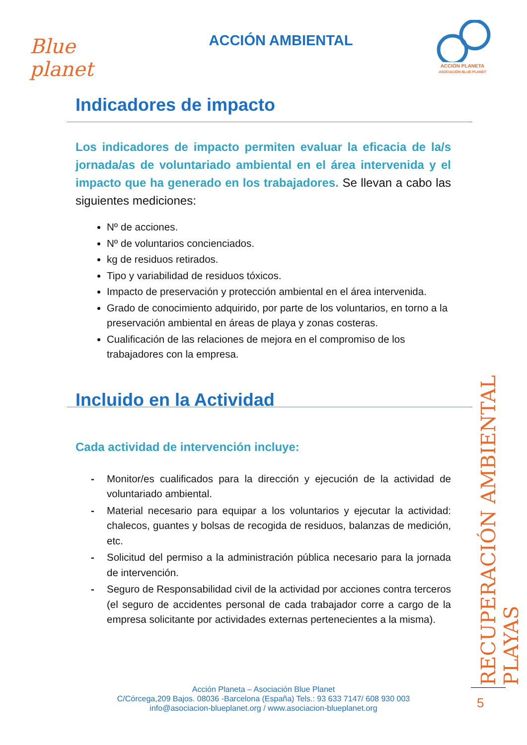Blue planet
ACCIÓN AMBIENTAL
ACCIÓN PLANETA
ASOCIACIÓN BLUE PLANET
Indicadores de impacto
Los indicadores de impacto permiten evaluar la eficacia de la/s jornada/as de voluntariado ambiental en el área intervenida y el impacto que ha generado en los trabajadores. Se llevan a cabo las siguientes mediciones:
Nº de acciones.
Nº de voluntarios concienciados.
kg de residuos retirados.
Tipo y variabilidad de residuos tóxicos.
Impacto de preservación y protección ambiental en el área intervenida.
Grado de conocimiento adquirido, por parte de los voluntarios, en torno a la preservación ambiental en áreas de playa y zonas costeras.
Cualificación de las relaciones de mejora en el compromiso de los trabajadores con la empresa.
Incluido en la Actividad
Cada actividad de intervención incluye:
- Monitor/es cualificados para la dirección y ejecución de la actividad de voluntariado ambiental.
- Material necesario para equipar a los voluntarios y ejecutar la actividad: chalecos, guantes y bolsas de recogida de residuos, balanzas de medición, etc.
- Solicitud del permiso a la administración pública necesario para la jornada de intervención.
- Seguro de Responsabilidad civil de la actividad por acciones contra terceros (el seguro de accidentes personal de cada trabajador corre a cargo de la empresa solicitante por actividades externas pertenecientes a la misma).
RECUPERACIÓN AMBIENTAL PLAYAS
5
Acción Planeta – Asociación Blue Planet
C/Córcega,209 Bajos. 08036 -Barcelona (España) Tels.: 93 633 7147/ 608 930 003
info@asociacion-blueplanet.org / www.asociacion-blueplanet.org